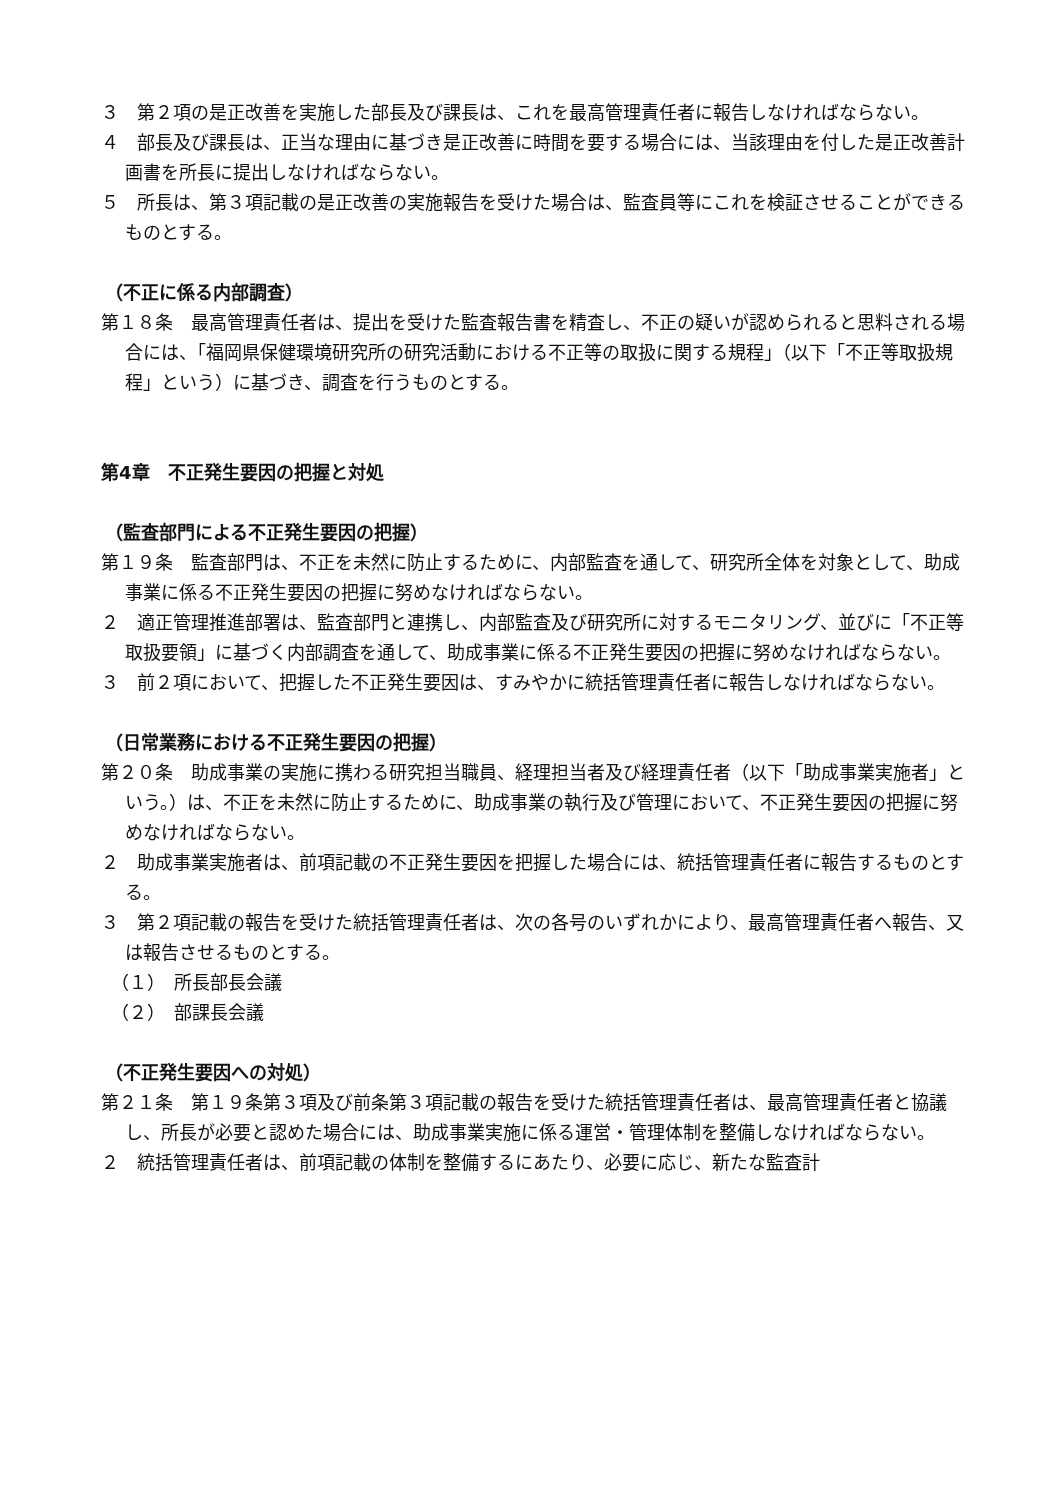３　第２項の是正改善を実施した部長及び課長は、これを最高管理責任者に報告しなければならない。
４　部長及び課長は、正当な理由に基づき是正改善に時間を要する場合には、当該理由を付した是正改善計画書を所長に提出しなければならない。
５　所長は、第３項記載の是正改善の実施報告を受けた場合は、監査員等にこれを検証させることができるものとする。
（不正に係る内部調査）
第１８条　最高管理責任者は、提出を受けた監査報告書を精査し、不正の疑いが認められると思料される場合には、「福岡県保健環境研究所の研究活動における不正等の取扱に関する規程」（以下「不正等取扱規程」という）に基づき、調査を行うものとする。
第4章　不正発生要因の把握と対処
（監査部門による不正発生要因の把握）
第１９条　監査部門は、不正を未然に防止するために、内部監査を通して、研究所全体を対象として、助成事業に係る不正発生要因の把握に努めなければならない。
２　適正管理推進部署は、監査部門と連携し、内部監査及び研究所に対するモニタリング、並びに「不正等取扱要領」に基づく内部調査を通して、助成事業に係る不正発生要因の把握に努めなければならない。
３　前２項において、把握した不正発生要因は、すみやかに統括管理責任者に報告しなければならない。
（日常業務における不正発生要因の把握）
第２０条　助成事業の実施に携わる研究担当職員、経理担当者及び経理責任者（以下「助成事業実施者」という。）は、不正を未然に防止するために、助成事業の執行及び管理において、不正発生要因の把握に努めなければならない。
２　助成事業実施者は、前項記載の不正発生要因を把握した場合には、統括管理責任者に報告するものとする。
３　第２項記載の報告を受けた統括管理責任者は、次の各号のいずれかにより、最高管理責任者へ報告、又は報告させるものとする。
（１）　所長部長会議
（２）　部課長会議
（不正発生要因への対処）
第２１条　第１９条第３項及び前条第３項記載の報告を受けた統括管理責任者は、最高管理責任者と協議し、所長が必要と認めた場合には、助成事業実施に係る運営・管理体制を整備しなければならない。
２　統括管理責任者は、前項記載の体制を整備するにあたり、必要に応じ、新たな監査計